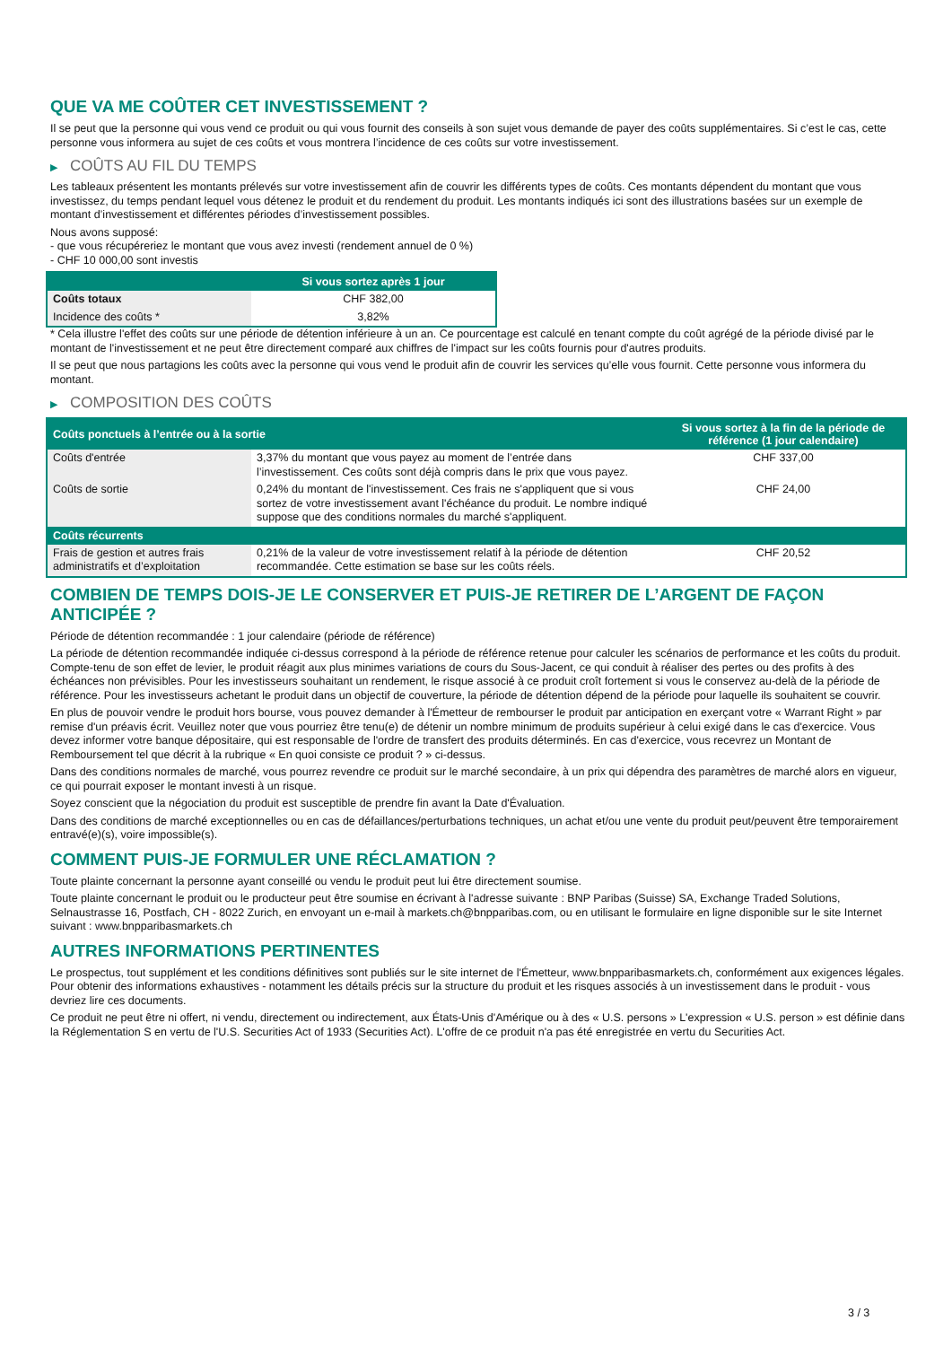QUE VA ME COÛTER CET INVESTISSEMENT ?
Il se peut que la personne qui vous vend ce produit ou qui vous fournit des conseils à son sujet vous demande de payer des coûts supplémentaires. Si c’est le cas, cette personne vous informera au sujet de ces coûts et vous montrera l’incidence de ces coûts sur votre investissement.
▶ COÛTS AU FIL DU TEMPS
Les tableaux présentent les montants prélevés sur votre investissement afin de couvrir les différents types de coûts. Ces montants dépendent du montant que vous investissez, du temps pendant lequel vous détenez le produit et du rendement du produit. Les montants indiqués ici sont des illustrations basées sur un exemple de montant d’investissement et différentes périodes d’investissement possibles.
Nous avons supposé:
- que vous récupéreriez le montant que vous avez investi (rendement annuel de 0 %)
- CHF 10 000,00 sont investis
| | Si vous sortez après 1 jour |
| --- | --- |
| Coûts totaux | CHF 382,00 |
| Incidence des coûts * | 3,82% |
* Cela illustre l'effet des coûts sur une période de détention inférieure à un an. Ce pourcentage est calculé en tenant compte du coût agrégé de la période divisé par le montant de l'investissement et ne peut être directement comparé aux chiffres de l'impact sur les coûts fournis pour d'autres produits.
Il se peut que nous partagions les coûts avec la personne qui vous vend le produit afin de couvrir les services qu’elle vous fournit. Cette personne vous informera du montant.
▶ COMPOSITION DES COÛTS
| Coûts ponctuels à l’entrée ou à la sortie | | Si vous sortez à la fin de la période de référence (1 jour calendaire) |
| --- | --- | --- |
| Coûts d'entrée | 3,37% du montant que vous payez au moment de l’entrée dans l’investissement. Ces coûts sont déjà compris dans le prix que vous payez. | CHF 337,00 |
| Coûts de sortie | 0,24% du montant de l'investissement. Ces frais ne s'appliquent que si vous sortez de votre investissement avant l'échéance du produit. Le nombre indiqué suppose que des conditions normales du marché s'appliquent. | CHF 24,00 |
| Coûts récurrents | | |
| Frais de gestion et autres frais administratifs et d’exploitation | 0,21% de la valeur de votre investissement relatif à la période de détention recommandée. Cette estimation se base sur les coûts réels. | CHF 20,52 |
COMBIEN DE TEMPS DOIS-JE LE CONSERVER ET PUIS-JE RETIRER DE L’ARGENT DE FAÇON ANTICIPÉE ?
Période de détention recommandée : 1 jour calendaire (période de référence)
La période de détention recommandée indiquée ci-dessus correspond à la période de référence retenue pour calculer les scénarios de performance et les coûts du produit. Compte-tenu de son effet de levier, le produit réagit aux plus minimes variations de cours du Sous-Jacent, ce qui conduit à réaliser des pertes ou des profits à des échéances non prévisibles. Pour les investisseurs souhaitant un rendement, le risque associé à ce produit croît fortement si vous le conservez au-delà de la période de référence. Pour les investisseurs achetant le produit dans un objectif de couverture, la période de détention dépend de la période pour laquelle ils souhaitent se couvrir.
En plus de pouvoir vendre le produit hors bourse, vous pouvez demander à l'Émetteur de rembourser le produit par anticipation en exerçant votre « Warrant Right » par remise d'un préavis écrit. Veuillez noter que vous pourriez être tenu(e) de détenir un nombre minimum de produits supérieur à celui exigé dans le cas d'exercice. Vous devez informer votre banque dépositaire, qui est responsable de l'ordre de transfert des produits déterminés. En cas d'exercice, vous recevrez un Montant de Remboursement tel que décrit à la rubrique « En quoi consiste ce produit ? » ci-dessus.
Dans des conditions normales de marché, vous pourrez revendre ce produit sur le marché secondaire, à un prix qui dépendra des paramètres de marché alors en vigueur, ce qui pourrait exposer le montant investi à un risque.
Soyez conscient que la négociation du produit est susceptible de prendre fin avant la Date d'Évaluation.
Dans des conditions de marché exceptionnelles ou en cas de défaillances/perturbations techniques, un achat et/ou une vente du produit peut/peuvent être temporairement entravé(e)(s), voire impossible(s).
COMMENT PUIS-JE FORMULER UNE RÉCLAMATION ?
Toute plainte concernant la personne ayant conseillé ou vendu le produit peut lui être directement soumise.
Toute plainte concernant le produit ou le producteur peut être soumise en écrivant à l'adresse suivante : BNP Paribas (Suisse) SA, Exchange Traded Solutions, Selnaustrasse 16, Postfach, CH - 8022 Zurich, en envoyant un e-mail à markets.ch@bnpparibas.com, ou en utilisant le formulaire en ligne disponible sur le site Internet suivant : www.bnpparibasmarkets.ch
AUTRES INFORMATIONS PERTINENTES
Le prospectus, tout supplément et les conditions définitives sont publiés sur le site internet de l'Émetteur, www.bnpparibasmarkets.ch, conformément aux exigences légales. Pour obtenir des informations exhaustives - notamment les détails précis sur la structure du produit et les risques associés à un investissement dans le produit - vous devriez lire ces documents.
Ce produit ne peut être ni offert, ni vendu, directement ou indirectement, aux États-Unis d'Amérique ou à des « U.S. persons » L'expression « U.S. person » est définie dans la Réglementation S en vertu de l'U.S. Securities Act of 1933 (Securities Act). L'offre de ce produit n'a pas été enregistrée en vertu du Securities Act.
3 / 3